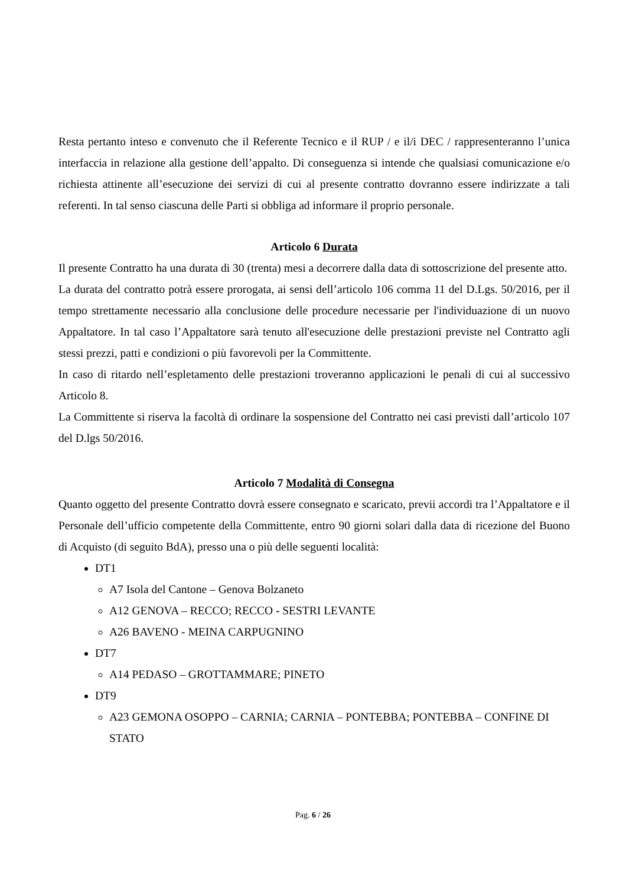Resta pertanto inteso e convenuto che il Referente Tecnico e il RUP / e il/i DEC / rappresenteranno l’unica interfaccia in relazione alla gestione dell’appalto. Di conseguenza si intende che qualsiasi comunicazione e/o richiesta attinente all’esecuzione dei servizi di cui al presente contratto dovranno essere indirizzate a tali referenti. In tal senso ciascuna delle Parti si obbliga ad informare il proprio personale.
Articolo 6 Durata
Il presente Contratto ha una durata di 30 (trenta) mesi a decorrere dalla data di sottoscrizione del presente atto.
La durata del contratto potrà essere prorogata, ai sensi dell’articolo 106 comma 11 del D.Lgs. 50/2016, per il tempo strettamente necessario alla conclusione delle procedure necessarie per l'individuazione di un nuovo Appaltatore. In tal caso l’Appaltatore sarà tenuto all'esecuzione delle prestazioni previste nel Contratto agli stessi prezzi, patti e condizioni o più favorevoli per la Committente.
In caso di ritardo nell’espletamento delle prestazioni troveranno applicazioni le penali di cui al successivo Articolo 8.
La Committente si riserva la facoltà di ordinare la sospensione del Contratto nei casi previsti dall’articolo 107 del D.lgs 50/2016.
Articolo 7 Modalità di Consegna
Quanto oggetto del presente Contratto dovrà essere consegnato e scaricato, previi accordi tra l’Appaltatore e il Personale dell’ufficio competente della Committente, entro 90 giorni solari dalla data di ricezione del Buono di Acquisto (di seguito BdA), presso una o più delle seguenti località:
DT1
A7 Isola del Cantone – Genova Bolzaneto
A12 GENOVA – RECCO; RECCO - SESTRI LEVANTE
A26 BAVENO - MEINA CARPUGNINO
DT7
A14 PEDASO – GROTTAMMARE; PINETO
DT9
A23 GEMONA OSOPPO – CARNIA; CARNIA – PONTEBBA; PONTEBBA – CONFINE DI STATO
Pag. 6 / 26